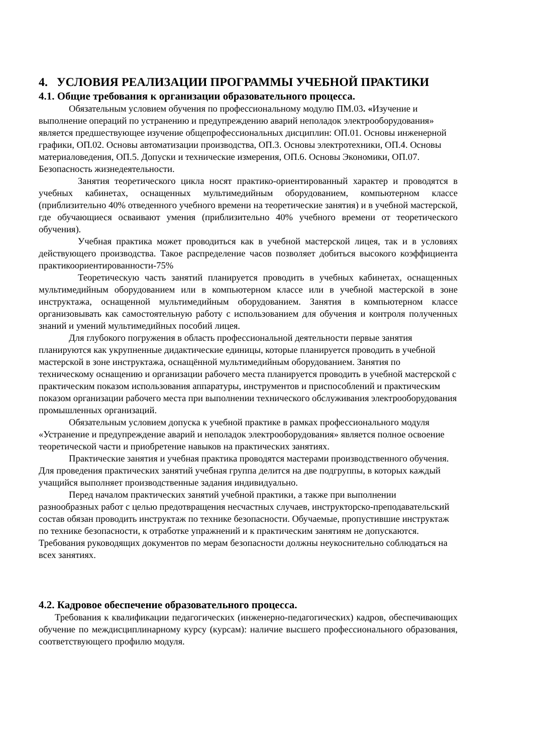4. УСЛОВИЯ РЕАЛИЗАЦИИ ПРОГРАММЫ УЧЕБНОЙ ПРАКТИКИ
4.1. Общие требования к организации образовательного процесса.
Обязательным условием обучения по профессиональному модулю ПМ.03. «Изучение и выполнение операций по устранению и предупреждению аварий неполадок электрооборудования» является предшествующее изучение общепрофессиональных дисциплин: ОП.01. Основы инженерной графики, ОП.02. Основы автоматизации производства, ОП.3. Основы электротехники, ОП.4. Основы материаловедения, ОП.5. Допуски и технические измерения, ОП.6. Основы Экономики, ОП.07. Безопасность жизнедеятельности.
Занятия теоретического цикла носят практико-ориентированный характер и проводятся в учебных кабинетах, оснащенных мультимедийным оборудованием, компьютерном классе (приблизительно 40% отведенного учебного времени на теоретические занятия) и в учебной мастерской, где обучающиеся осваивают умения (приблизительно 40% учебного времени от теоретического обучения).
Учебная практика может проводиться как в учебной мастерской лицея, так и в условиях действующего производства. Такое распределение часов позволяет добиться высокого коэффициента практикоориентированности-75%
Теоретическую часть занятий планируется проводить в учебных кабинетах, оснащенных мультимедийным оборудованием или в компьютерном классе или в учебной мастерской в зоне инструктажа, оснащенной мультимедийным оборудованием. Занятия в компьютерном классе организовывать как самостоятельную работу с использованием для обучения и контроля полученных знаний и умений мультимедийных пособий лицея.
Для глубокого погружения в область профессиональной деятельности первые занятия планируются как укрупненные дидактические единицы, которые планируется проводить в учебной мастерской в зоне инструктажа, оснащённой мультимедийным оборудованием. Занятия по техническому оснащению и организации рабочего места планируется проводить в учебной мастерской с практическим показом использования аппаратуры, инструментов и приспособлений и практическим показом организации рабочего места при выполнении технического обслуживания электрооборудования промышленных организаций.
Обязательным условием допуска к учебной практике в рамках профессионального модуля «Устранение и предупреждение аварий и неполадок электрооборудования» является полное освоение теоретической части и приобретение навыков на практических занятиях.
Практические занятия и учебная практика проводятся мастерами производственного обучения. Для проведения практических занятий учебная группа делится на две подгруппы, в которых каждый учащийся выполняет производственные задания индивидуально.
Перед началом практических занятий учебной практики, а также при выполнении разнообразных работ с целью предотвращения несчастных случаев, инструкторско-преподавательский состав обязан проводить инструктаж по технике безопасности. Обучаемые, пропустившие инструктаж по технике безопасности, к отработке упражнений и к практическим занятиям не допускаются. Требования руководящих документов по мерам безопасности должны неукоснительно соблюдаться на всех занятиях.
4.2. Кадровое обеспечение образовательного процесса.
Требования к квалификации педагогических (инженерно-педагогических) кадров, обеспечивающих обучение по междисциплинарному курсу (курсам): наличие высшего профессионального образования, соответствующего профилю модуля.